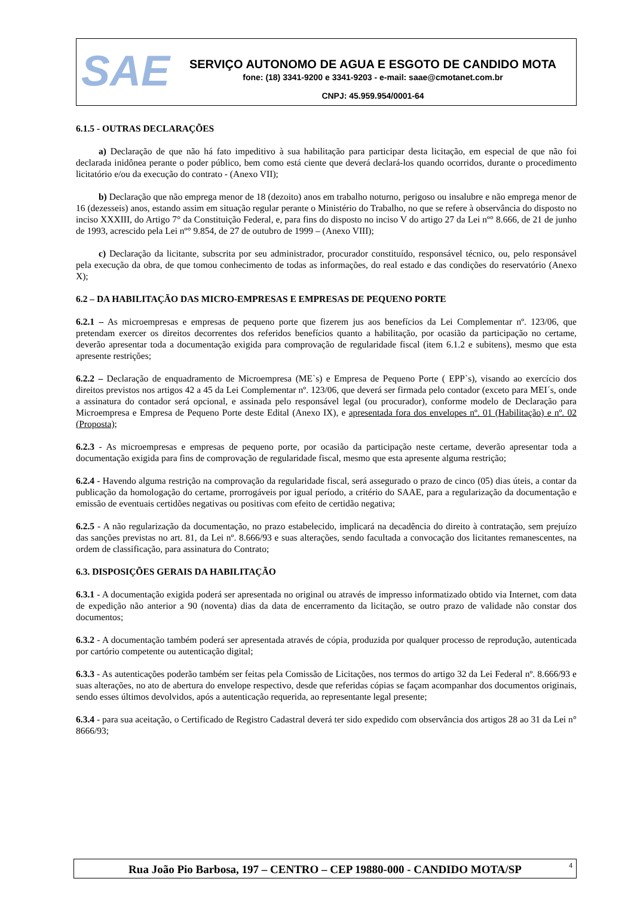SAE
SERVIÇO AUTONOMO DE AGUA E ESGOTO DE CANDIDO MOTA
fone: (18) 3341-9200 e 3341-9203 - e-mail: saae@cmotanet.com.br
CNPJ: 45.959.954/0001-64
6.1.5 - OUTRAS DECLARAÇÕES
a) Declaração de que não há fato impeditivo à sua habilitação para participar desta licitação, em especial de que não foi declarada inidônea perante o poder público, bem como está ciente que deverá declará-los quando ocorridos, durante o procedimento licitatório e/ou da execução do contrato - (Anexo VII);
b) Declaração que não emprega menor de 18 (dezoito) anos em trabalho noturno, perigoso ou insalubre e não emprega menor de 16 (dezesseis) anos, estando assim em situação regular perante o Ministério do Trabalho, no que se refere à observância do disposto no inciso XXXIII, do Artigo 7° da Constituição Federal, e, para fins do disposto no inciso V do artigo 27 da Lei nº° 8.666, de 21 de junho de 1993, acrescido pela Lei nº° 9.854, de 27 de outubro de 1999 – (Anexo VIII);
c) Declaração da licitante, subscrita por seu administrador, procurador constituído, responsável técnico, ou, pelo responsável pela execução da obra, de que tomou conhecimento de todas as informações, do real estado e das condições do reservatório (Anexo X);
6.2 – DA HABILITAÇÃO DAS MICRO-EMPRESAS E EMPRESAS DE PEQUENO PORTE
6.2.1 – As microempresas e empresas de pequeno porte que fizerem jus aos benefícios da Lei Complementar nº. 123/06, que pretendam exercer os direitos decorrentes dos referidos benefícios quanto a habilitação, por ocasião da participação no certame, deverão apresentar toda a documentação exigida para comprovação de regularidade fiscal (item 6.1.2 e subitens), mesmo que esta apresente restrições;
6.2.2 – Declaração de enquadramento de Microempresa (ME`s) e Empresa de Pequeno Porte ( EPP`s), visando ao exercício dos direitos previstos nos artigos 42 a 45 da Lei Complementar nº. 123/06, que deverá ser firmada pelo contador (exceto para MEI´s, onde a assinatura do contador será opcional, e assinada pelo responsável legal (ou procurador), conforme modelo de Declaração para Microempresa e Empresa de Pequeno Porte deste Edital (Anexo IX), e apresentada fora dos envelopes nº. 01 (Habilitação) e nº. 02 (Proposta);
6.2.3 - As microempresas e empresas de pequeno porte, por ocasião da participação neste certame, deverão apresentar toda a documentação exigida para fins de comprovação de regularidade fiscal, mesmo que esta apresente alguma restrição;
6.2.4 - Havendo alguma restrição na comprovação da regularidade fiscal, será assegurado o prazo de cinco (05) dias úteis, a contar da publicação da homologação do certame, prorrogáveis por igual período, a critério do SAAE, para a regularização da documentação e emissão de eventuais certidões negativas ou positivas com efeito de certidão negativa;
6.2.5 - A não regularização da documentação, no prazo estabelecido, implicará na decadência do direito à contratação, sem prejuízo das sanções previstas no art. 81, da Lei nº. 8.666/93 e suas alterações, sendo facultada a convocação dos licitantes remanescentes, na ordem de classificação, para assinatura do Contrato;
6.3. DISPOSIÇÕES GERAIS DA HABILITAÇÃO
6.3.1 - A documentação exigida poderá ser apresentada no original ou através de impresso informatizado obtido via Internet, com data de expedição não anterior a 90 (noventa) dias da data de encerramento da licitação, se outro prazo de validade não constar dos documentos;
6.3.2 - A documentação também poderá ser apresentada através de cópia, produzida por qualquer processo de reprodução, autenticada por cartório competente ou autenticação digital;
6.3.3 - As autenticações poderão também ser feitas pela Comissão de Licitações, nos termos do artigo 32 da Lei Federal nº. 8.666/93 e suas alterações, no ato de abertura do envelope respectivo, desde que referidas cópias se façam acompanhar dos documentos originais, sendo esses últimos devolvidos, após a autenticação requerida, ao representante legal presente;
6.3.4 - para sua aceitação, o Certificado de Registro Cadastral deverá ter sido expedido com observância dos artigos 28 ao 31 da Lei n° 8666/93;
Rua João Pio Barbosa, 197 – CENTRO – CEP 19880-000 - CANDIDO MOTA/SP 4